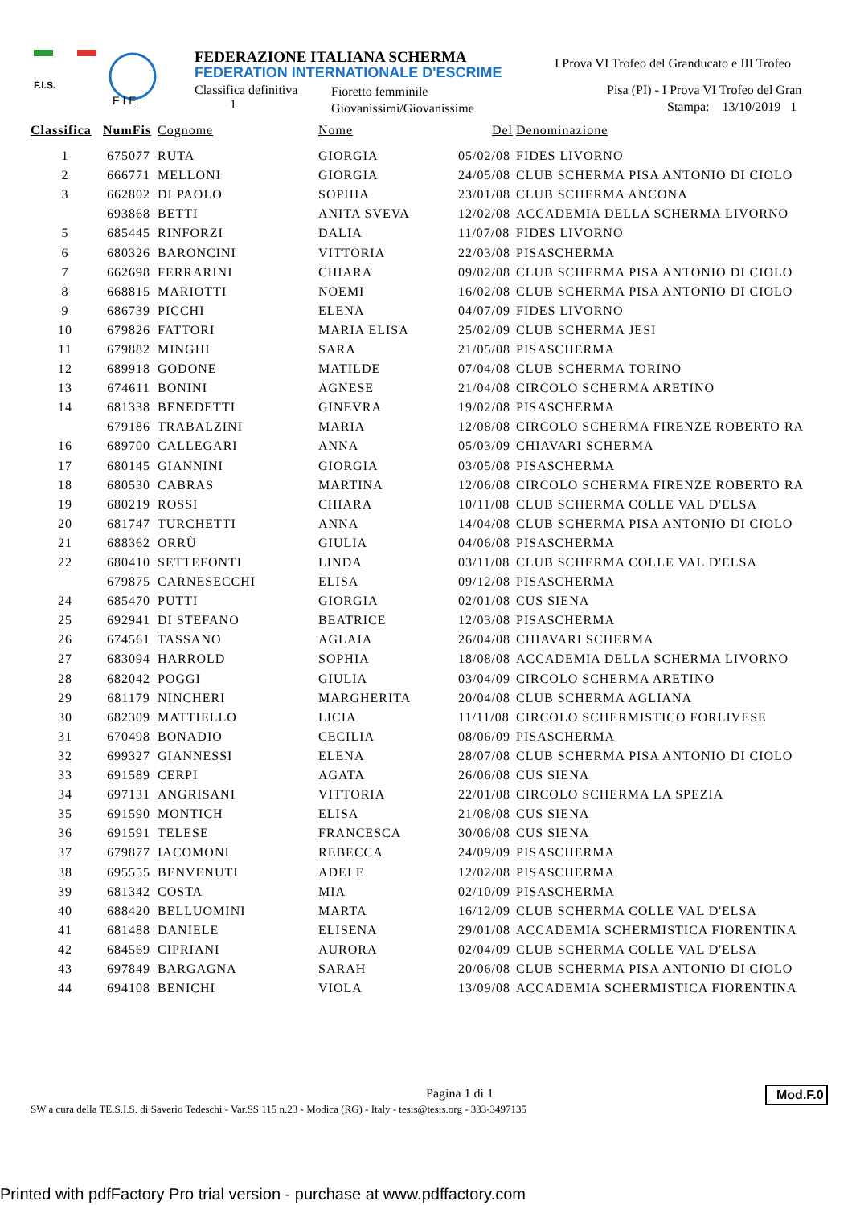F.I.S.
F I E
FEDERAZIONE ITALIANA SCHERMA
FEDERATION INTERNATIONALE D'ESCRIME
Classifica definitiva
1
Fioretto femminile
Giovanissimi/Giovanissime
I Prova VI Trofeo del Granducato e III Trofeo
Pisa (PI) - I Prova VI Trofeo del Gran
Stampa: 13/10/2019 1
| Classifica | NumFis | Cognome | Nome | Del | Denominazione |
| --- | --- | --- | --- | --- | --- |
| 1 | 675077 | RUTA | GIORGIA | 05/02/08 | FIDES LIVORNO |
| 2 | 666771 | MELLONI | GIORGIA | 24/05/08 | CLUB SCHERMA PISA ANTONIO DI CIOLO |
| 3 | 662802 | DI PAOLO | SOPHIA | 23/01/08 | CLUB SCHERMA ANCONA |
| | 693868 | BETTI | ANITA SVEVA | 12/02/08 | ACCADEMIA DELLA SCHERMA LIVORNO |
| 5 | 685445 | RINFORZI | DALIA | 11/07/08 | FIDES LIVORNO |
| 6 | 680326 | BARONCINI | VITTORIA | 22/03/08 | PISASCHERMA |
| 7 | 662698 | FERRARINI | CHIARA | 09/02/08 | CLUB SCHERMA PISA ANTONIO DI CIOLO |
| 8 | 668815 | MARIOTTI | NOEMI | 16/02/08 | CLUB SCHERMA PISA ANTONIO DI CIOLO |
| 9 | 686739 | PICCHI | ELENA | 04/07/09 | FIDES LIVORNO |
| 10 | 679826 | FATTORI | MARIA ELISA | 25/02/09 | CLUB SCHERMA JESI |
| 11 | 679882 | MINGHI | SARA | 21/05/08 | PISASCHERMA |
| 12 | 689918 | GODONE | MATILDE | 07/04/08 | CLUB SCHERMA TORINO |
| 13 | 674611 | BONINI | AGNESE | 21/04/08 | CIRCOLO SCHERMA ARETINO |
| 14 | 681338 | BENEDETTI | GINEVRA | 19/02/08 | PISASCHERMA |
| | 679186 | TRABALZINI | MARIA | 12/08/08 | CIRCOLO SCHERMA FIRENZE ROBERTO RA |
| 16 | 689700 | CALLEGARI | ANNA | 05/03/09 | CHIAVARI SCHERMA |
| 17 | 680145 | GIANNINI | GIORGIA | 03/05/08 | PISASCHERMA |
| 18 | 680530 | CABRAS | MARTINA | 12/06/08 | CIRCOLO SCHERMA FIRENZE ROBERTO RA |
| 19 | 680219 | ROSSI | CHIARA | 10/11/08 | CLUB SCHERMA COLLE VAL D'ELSA |
| 20 | 681747 | TURCHETTI | ANNA | 14/04/08 | CLUB SCHERMA PISA ANTONIO DI CIOLO |
| 21 | 688362 | ORRÙ | GIULIA | 04/06/08 | PISASCHERMA |
| 22 | 680410 | SETTEFONTI | LINDA | 03/11/08 | CLUB SCHERMA COLLE VAL D'ELSA |
| | 679875 | CARNESECCHI | ELISA | 09/12/08 | PISASCHERMA |
| 24 | 685470 | PUTTI | GIORGIA | 02/01/08 | CUS SIENA |
| 25 | 692941 | DI STEFANO | BEATRICE | 12/03/08 | PISASCHERMA |
| 26 | 674561 | TASSANO | AGLAIA | 26/04/08 | CHIAVARI SCHERMA |
| 27 | 683094 | HARROLD | SOPHIA | 18/08/08 | ACCADEMIA DELLA SCHERMA LIVORNO |
| 28 | 682042 | POGGI | GIULIA | 03/04/09 | CIRCOLO SCHERMA ARETINO |
| 29 | 681179 | NINCHERI | MARGHERITA | 20/04/08 | CLUB SCHERMA AGLIANA |
| 30 | 682309 | MATTIELLO | LICIA | 11/11/08 | CIRCOLO SCHERMISTICO FORLIVESE |
| 31 | 670498 | BONADIO | CECILIA | 08/06/09 | PISASCHERMA |
| 32 | 699327 | GIANNESSI | ELENA | 28/07/08 | CLUB SCHERMA PISA ANTONIO DI CIOLO |
| 33 | 691589 | CERPI | AGATA | 26/06/08 | CUS SIENA |
| 34 | 697131 | ANGRISANI | VITTORIA | 22/01/08 | CIRCOLO SCHERMA LA SPEZIA |
| 35 | 691590 | MONTICH | ELISA | 21/08/08 | CUS SIENA |
| 36 | 691591 | TELESE | FRANCESCA | 30/06/08 | CUS SIENA |
| 37 | 679877 | IACOMONI | REBECCA | 24/09/09 | PISASCHERMA |
| 38 | 695555 | BENVENUTI | ADELE | 12/02/08 | PISASCHERMA |
| 39 | 681342 | COSTA | MIA | 02/10/09 | PISASCHERMA |
| 40 | 688420 | BELLUOMINI | MARTA | 16/12/09 | CLUB SCHERMA COLLE VAL D'ELSA |
| 41 | 681488 | DANIELE | ELISENA | 29/01/08 | ACCADEMIA SCHERMISTICA FIORENTINA |
| 42 | 684569 | CIPRIANI | AURORA | 02/04/09 | CLUB SCHERMA COLLE VAL D'ELSA |
| 43 | 697849 | BARGAGNA | SARAH | 20/06/08 | CLUB SCHERMA PISA ANTONIO DI CIOLO |
| 44 | 694108 | BENICHI | VIOLA | 13/09/08 | ACCADEMIA SCHERMISTICA FIORENTINA |
Pagina 1 di 1
SW a cura della TE.S.I.S. di Saverio Tedeschi - Var.SS 115 n.23 - Modica (RG) - Italy - tesis@tesis.org - 333-3497135
Mod.F.0
Printed with pdfFactory Pro trial version - purchase at www.pdffactory.com